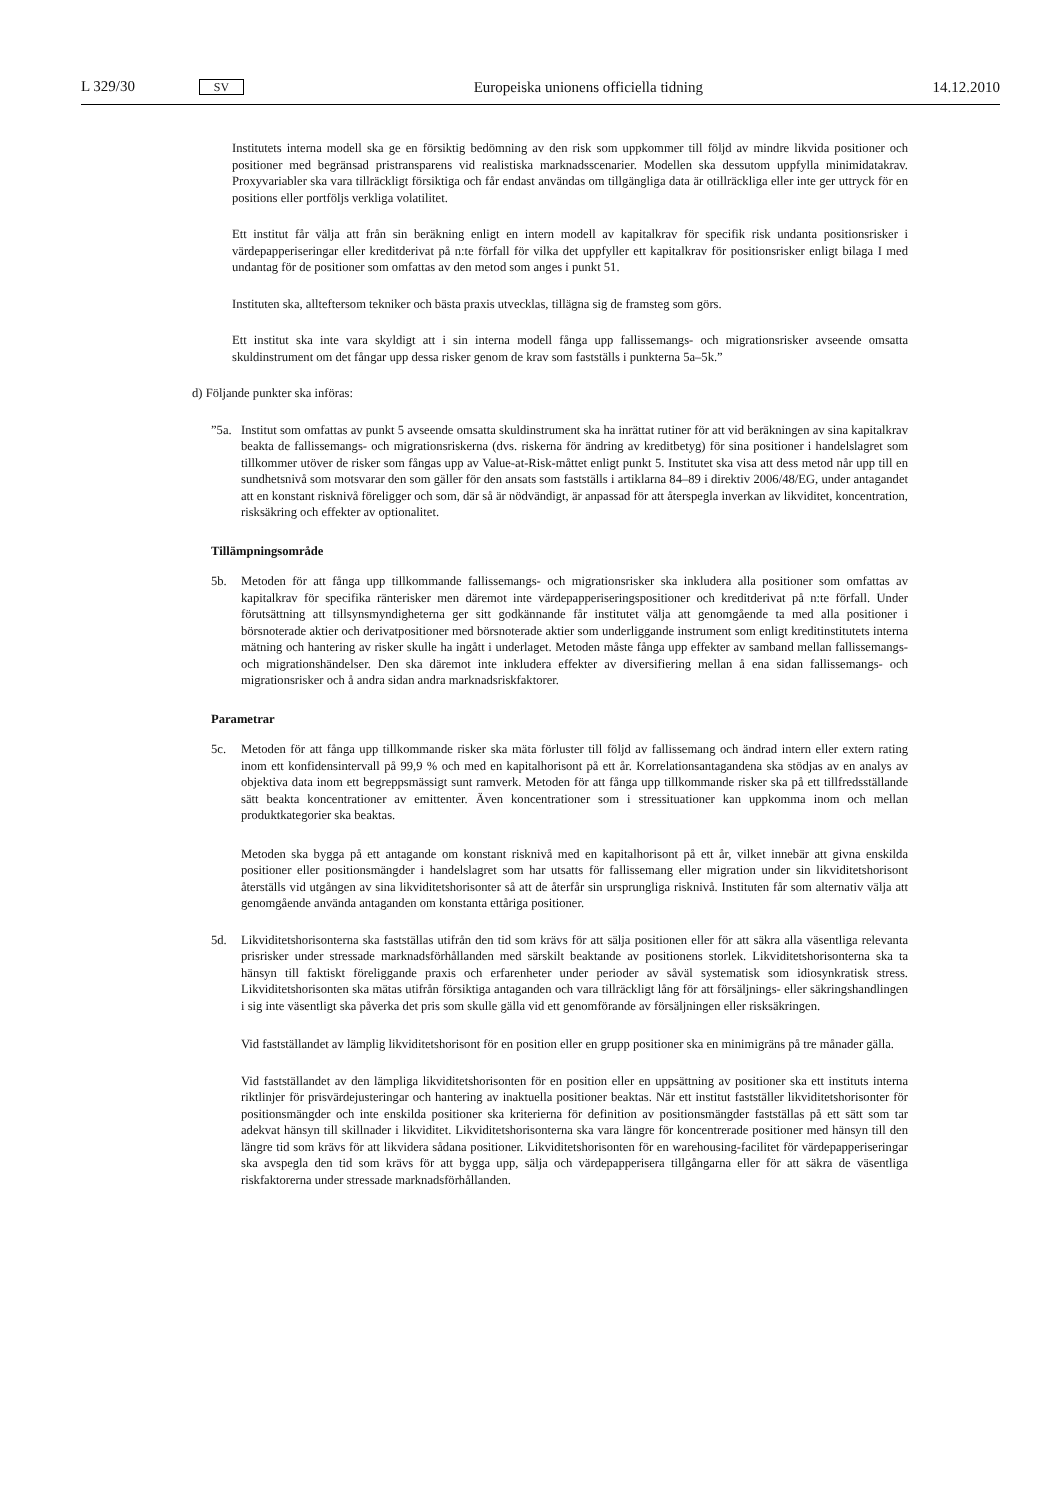L 329/30 SV Europeiska unionens officiella tidning 14.12.2010
Institutets interna modell ska ge en försiktig bedömning av den risk som uppkommer till följd av mindre likvida positioner och positioner med begränsad pristransparens vid realistiska marknadsscenarier. Modellen ska dessutom uppfylla minimidatakrav. Proxyvariabler ska vara tillräckligt försiktiga och får endast användas om tillgängliga data är otillräckliga eller inte ger uttryck för en positions eller portföljs verkliga volatilitet.
Ett institut får välja att från sin beräkning enligt en intern modell av kapitalkrav för specifik risk undanta positionsrisker i värdepapperiseringar eller kreditderivat på n:te förfall för vilka det uppfyller ett kapitalkrav för positionsrisker enligt bilaga I med undantag för de positioner som omfattas av den metod som anges i punkt 51.
Instituten ska, allteftersom tekniker och bästa praxis utvecklas, tillägna sig de framsteg som görs.
Ett institut ska inte vara skyldigt att i sin interna modell fånga upp fallissemangs- och migrationsrisker avseende omsatta skuldinstrument om det fångar upp dessa risker genom de krav som fastställs i punkterna 5a–5k.”
d) Följande punkter ska införas:
”5a.
Institut som omfattas av punkt 5 avseende omsatta skuldinstrument ska ha inrättat rutiner för att vid beräkningen av sina kapitalkrav beakta de fallissemangs- och migrationsriskerna (dvs. riskerna för ändring av kreditbetyg) för sina positioner i handelslagret som tillkommer utöver de risker som fångas upp av Value-at-Risk-måttet enligt punkt 5. Institutet ska visa att dess metod når upp till en sundhetsnivå som motsvarar den som gäller för den ansats som fastställs i artiklarna 84–89 i direktiv 2006/48/EG, under antagandet att en konstant risknivå föreligger och som, där så är nödvändigt, är anpassad för att återspegla inverkan av likviditet, koncentration, risksäkring och effekter av optionalitet.
Tillämpningsområde
5b. Metoden för att fånga upp tillkommande fallissemangs- och migrationsrisker ska inkludera alla positioner som omfattas av kapitalkrav för specifika ränterisker men däremot inte värdepapperiseringspositioner och kreditderivat på n:te förfall. Under förutsättning att tillsynsmyndigheterna ger sitt godkännande får institutet välja att genomgående ta med alla positioner i börsnoterade aktier och derivatpositioner med börsnoterade aktier som underliggande instrument som enligt kreditinstitutets interna mätning och hantering av risker skulle ha ingått i underlaget. Metoden måste fånga upp effekter av samband mellan fallissemangs- och migrationshändelser. Den ska däremot inte inkludera effekter av diversifiering mellan å ena sidan fallissemangs- och migrationsrisker och å andra sidan andra marknadsriskfaktorer.
Parametrar
5c. Metoden för att fånga upp tillkommande risker ska mäta förluster till följd av fallissemang och ändrad intern eller extern rating inom ett konfidensintervall på 99,9 % och med en kapitalhorisont på ett år. Korrelationsantagandena ska stödjas av en analys av objektiva data inom ett begreppsmässigt sunt ramverk. Metoden för att fånga upp tillkommande risker ska på ett tillfredsställande sätt beakta koncentrationer av emittenter. Även koncentrationer som i stressituationer kan uppkomma inom och mellan produktkategorier ska beaktas.
Metoden ska bygga på ett antagande om konstant risknivå med en kapitalhorisont på ett år, vilket innebär att givna enskilda positioner eller positionsmängder i handelslagret som har utsatts för fallissemang eller migration under sin likviditetshorisont återställs vid utgången av sina likviditetshorisonter så att de återfår sin ursprungliga risknivå. Instituten får som alternativ välja att genomgående använda antaganden om konstanta ettåriga positioner.
5d. Likviditetshorisonterna ska fastställas utifrån den tid som krävs för att sälja positionen eller för att säkra alla väsentliga relevanta prisrisker under stressade marknadsförhållanden med särskilt beaktande av positionens storlek. Likviditetshorisonterna ska ta hänsyn till faktiskt föreliggande praxis och erfarenheter under perioder av såväl systematisk som idiosynkratisk stress. Likviditetshorisonten ska mätas utifrån försiktiga antaganden och vara tillräckligt lång för att försäljnings- eller säkringshandlingen i sig inte väsentligt ska påverka det pris som skulle gälla vid ett genomförande av försäljningen eller risksäkringen.
Vid fastställandet av lämplig likviditetshorisont för en position eller en grupp positioner ska en minimigräns på tre månader gälla.
Vid fastställandet av den lämpliga likviditetshorisonten för en position eller en uppsättning av positioner ska ett instituts interna riktlinjer för prisvärdejusteringar och hantering av inaktuella positioner beaktas. När ett institut fastställer likviditetshorisonter för positionsmängder och inte enskilda positioner ska kriterierna för definition av positionsmängder fastställas på ett sätt som tar adekvat hänsyn till skillnader i likviditet. Likviditetshorisonterna ska vara längre för koncentrerade positioner med hänsyn till den längre tid som krävs för att likvidera sådana positioner. Likviditetshorisonten för en warehousing-facilitet för värdepapperiseringar ska avspegla den tid som krävs för att bygga upp, sälja och värdepapperisera tillgångarna eller för att säkra de väsentliga riskfaktorerna under stressade marknadsförhållanden.